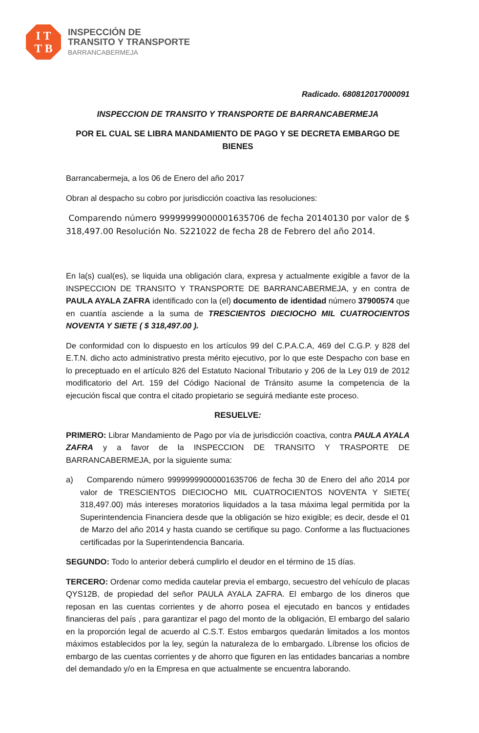I T
T B
INSPECCIÓN DE
TRANSITO Y TRANSPORTE
BARRANCABERMEJA
Radicado. 680812017000091
INSPECCION DE TRANSITO Y TRANSPORTE DE BARRANCABERMEJA
POR EL CUAL SE LIBRA MANDAMIENTO DE PAGO Y SE DECRETA EMBARGO DE BIENES
Barrancabermeja, a los 06 de Enero del año 2017
Obran al despacho su cobro por jurisdicción coactiva las resoluciones:
Comparendo número 99999999000001635706 de fecha 20140130 por valor de $ 318,497.00 Resolución No. S221022 de fecha 28 de Febrero del año 2014.
En la(s) cual(es), se liquida una obligación clara, expresa y actualmente exigible a favor de la INSPECCION DE TRANSITO Y TRANSPORTE DE BARRANCABERMEJA, y en contra de PAULA AYALA ZAFRA identificado con la (el) documento de identidad número 37900574 que en cuantía asciende a la suma de TRESCIENTOS DIECIOCHO MIL CUATROCIENTOS NOVENTA Y SIETE ( $ 318,497.00 ).
De conformidad con lo dispuesto en los artículos 99 del C.P.A.C.A, 469 del C.G.P. y 828 del E.T.N. dicho acto administrativo presta mérito ejecutivo, por lo que este Despacho con base en lo preceptuado en el artículo 826 del Estatuto Nacional Tributario y 206 de la Ley 019 de 2012 modificatorio del Art. 159 del Código Nacional de Tránsito asume la competencia de la ejecución fiscal que contra el citado propietario se seguirá mediante este proceso.
RESUELVE:
PRIMERO: Librar Mandamiento de Pago por vía de jurisdicción coactiva, contra PAULA AYALA ZAFRA y a favor de la INSPECCION DE TRANSITO Y TRASPORTE DE BARRANCABERMEJA, por la siguiente suma:
a) Comparendo número 99999999000001635706 de fecha 30 de Enero del año 2014 por valor de TRESCIENTOS DIECIOCHO MIL CUATROCIENTOS NOVENTA Y SIETE( 318,497.00) más intereses moratorios liquidados a la tasa máxima legal permitida por la Superintendencia Financiera desde que la obligación se hizo exigible; es decir, desde el 01 de Marzo del año 2014 y hasta cuando se certifique su pago. Conforme a las fluctuaciones certificadas por la Superintendencia Bancaria.
SEGUNDO: Todo lo anterior deberá cumplirlo el deudor en el término de 15 días.
TERCERO: Ordenar como medida cautelar previa el embargo, secuestro del vehículo de placas QYS12B, de propiedad del señor PAULA AYALA ZAFRA. El embargo de los dineros que reposan en las cuentas corrientes y de ahorro posea el ejecutado en bancos y entidades financieras del país , para garantizar el pago del monto de la obligación, El embargo del salario en la proporción legal de acuerdo al C.S.T. Estos embargos quedarán limitados a los montos máximos establecidos por la ley, según la naturaleza de lo embargado. Líbrense los oficios de embargo de las cuentas corrientes y de ahorro que figuren en las entidades bancarias a nombre del demandado y/o en la Empresa en que actualmente se encuentra laborando.